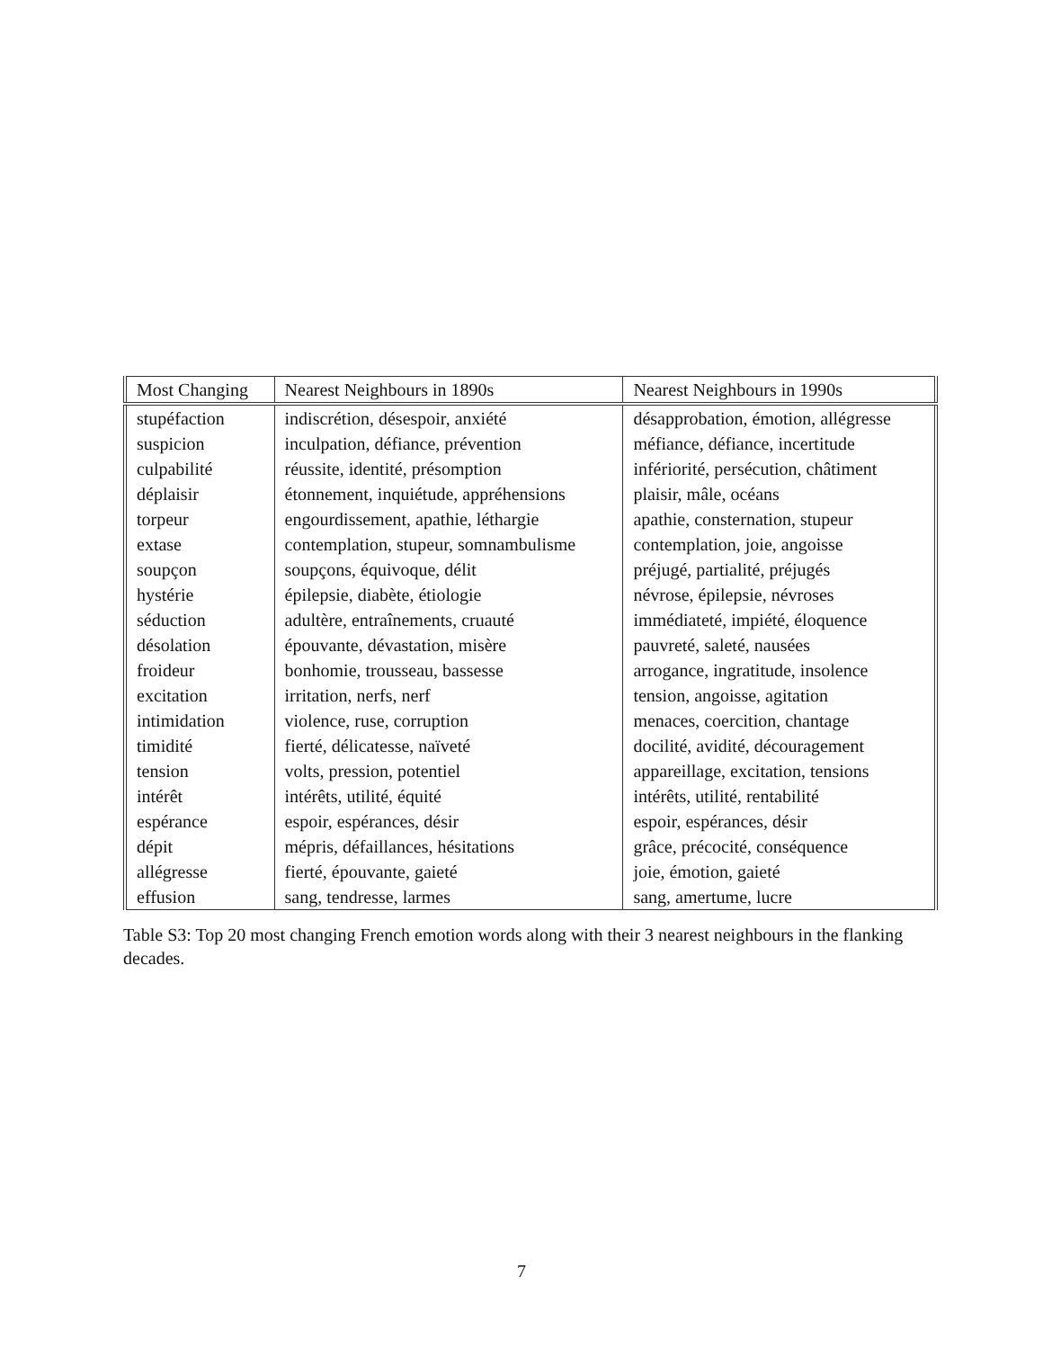| Most Changing | Nearest Neighbours in 1890s | Nearest Neighbours in 1990s |
| --- | --- | --- |
| stupéfaction | indiscrétion, désespoir, anxiété | désapprobation, émotion, allégresse |
| suspicion | inculpation, défiance, prévention | méfiance, défiance, incertitude |
| culpabilité | réussite, identité, présomption | infériorité, persécution, châtiment |
| déplaisir | étonnement, inquiétude, appréhensions | plaisir, mâle, océans |
| torpeur | engourdissement, apathie, léthargie | apathie, consternation, stupeur |
| extase | contemplation, stupeur, somnambulisme | contemplation, joie, angoisse |
| soupçon | soupçons, équivoque, délit | préjugé, partialité, préjugés |
| hystérie | épilepsie, diabète, étiologie | névrose, épilepsie, névroses |
| séduction | adultère, entraînements, cruauté | immédiateté, impiété, éloquence |
| désolation | épouvante, dévastation, misère | pauvreté, saleté, nausées |
| froideur | bonhomie, trousseau, bassesse | arrogance, ingratitude, insolence |
| excitation | irritation, nerfs, nerf | tension, angoisse, agitation |
| intimidation | violence, ruse, corruption | menaces, coercition, chantage |
| timidité | fierté, délicatesse, naïveté | docilité, avidité, découragement |
| tension | volts, pression, potentiel | appareillage, excitation, tensions |
| intérêt | intérêts, utilité, équité | intérêts, utilité, rentabilité |
| espérance | espoir, espérances, désir | espoir, espérances, désir |
| dépit | mépris, défaillances, hésitations | grâce, précocité, conséquence |
| allégresse | fierté, épouvante, gaieté | joie, émotion, gaieté |
| effusion | sang, tendresse, larmes | sang, amertume, lucre |
Table S3: Top 20 most changing French emotion words along with their 3 nearest neighbours in the flanking decades.
7